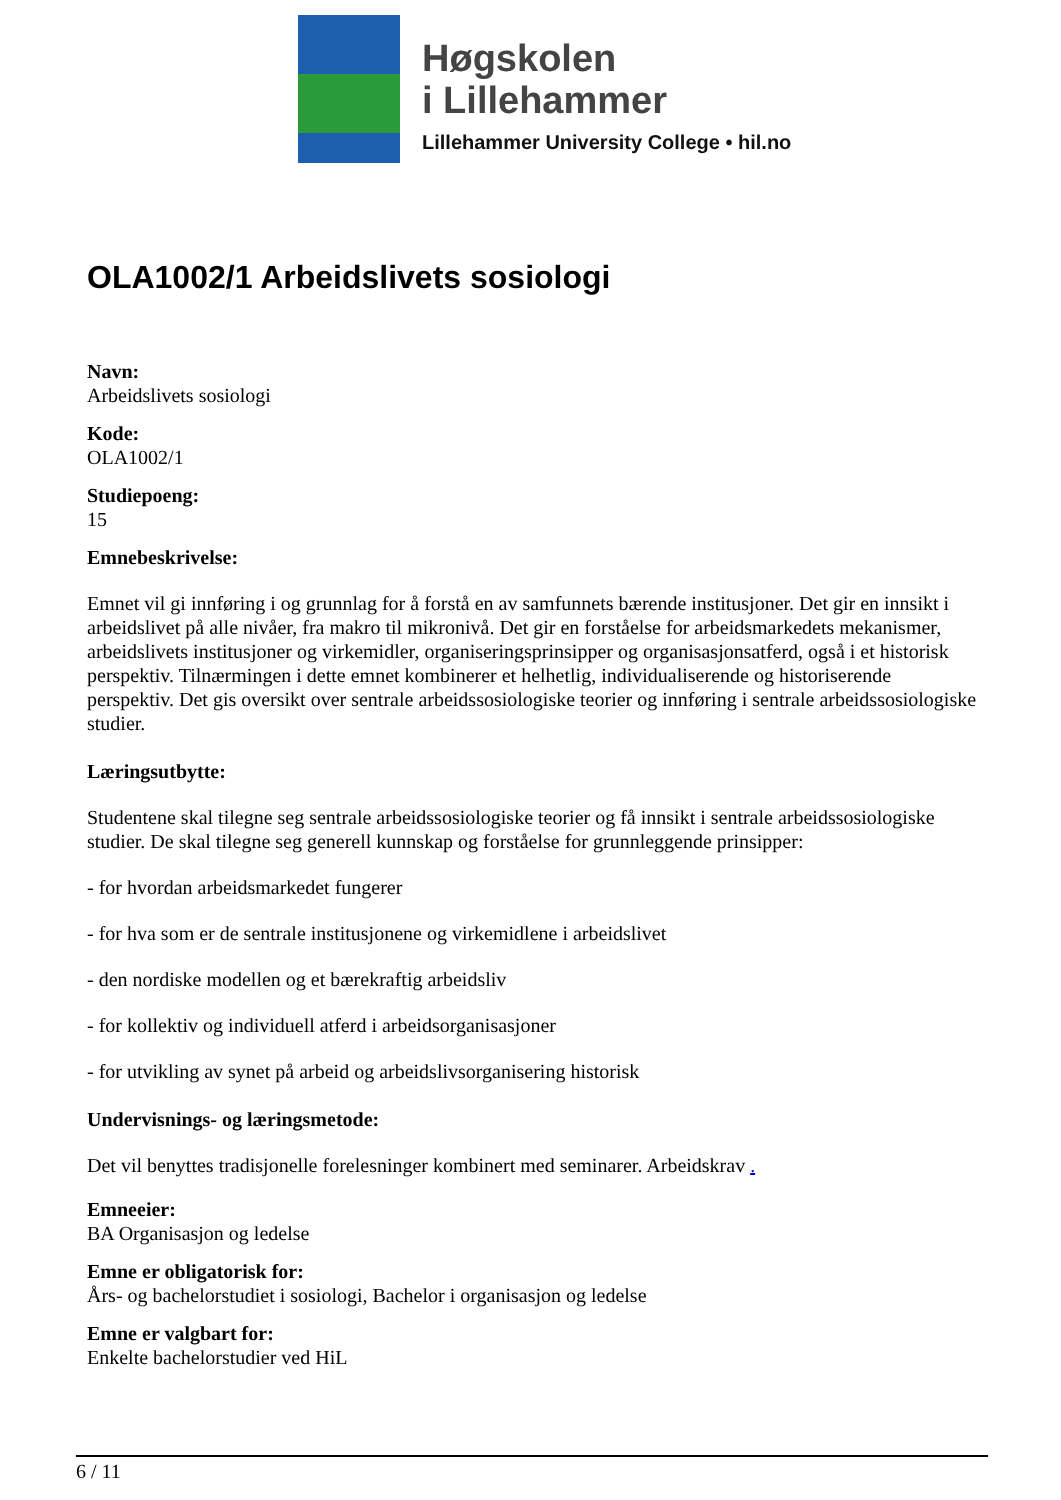Høgskolen
i Lillehammer
Lillehammer University College • hil.no
OLA1002/1 Arbeidslivets sosiologi
Navn:
Arbeidslivets sosiologi
Kode:
OLA1002/1
Studiepoeng:
15
Emnebeskrivelse:
Emnet vil gi innføring i og grunnlag for å forstå en av samfunnets bærende institusjoner. Det gir en innsikt i arbeidslivet på alle nivåer, fra makro til mikronivå. Det gir en forståelse for arbeidsmarkedets mekanismer, arbeidslivets institusjoner og virkemidler, organiseringsprinsipper og organisasjonsatferd, også i et historisk perspektiv. Tilnærmingen i dette emnet kombinerer et helhetlig, individualiserende og historiserende perspektiv. Det gis oversikt over sentrale arbeidssosiologiske teorier og innføring i sentrale arbeidssosiologiske studier.
Læringsutbytte:
Studentene skal tilegne seg sentrale arbeidssosiologiske teorier og få innsikt i sentrale arbeidssosiologiske studier. De skal tilegne seg generell kunnskap og forståelse for grunnleggende prinsipper:
- for hvordan arbeidsmarkedet fungerer
- for hva som er de sentrale institusjonene og virkemidlene i arbeidslivet
- den nordiske modellen og et bærekraftig arbeidsliv
- for kollektiv og individuell atferd i arbeidsorganisasjoner
- for utvikling av synet på arbeid og arbeidslivsorganisering historisk
Undervisnings- og læringsmetode:
Det vil benyttes tradisjonelle forelesninger kombinert med seminarer. Arbeidskrav .
Emneeier:
BA Organisasjon og ledelse
Emne er obligatorisk for:
Års- og bachelorstudiet i sosiologi, Bachelor i organisasjon og ledelse
Emne er valgbart for:
Enkelte bachelorstudier ved HiL
6 / 11